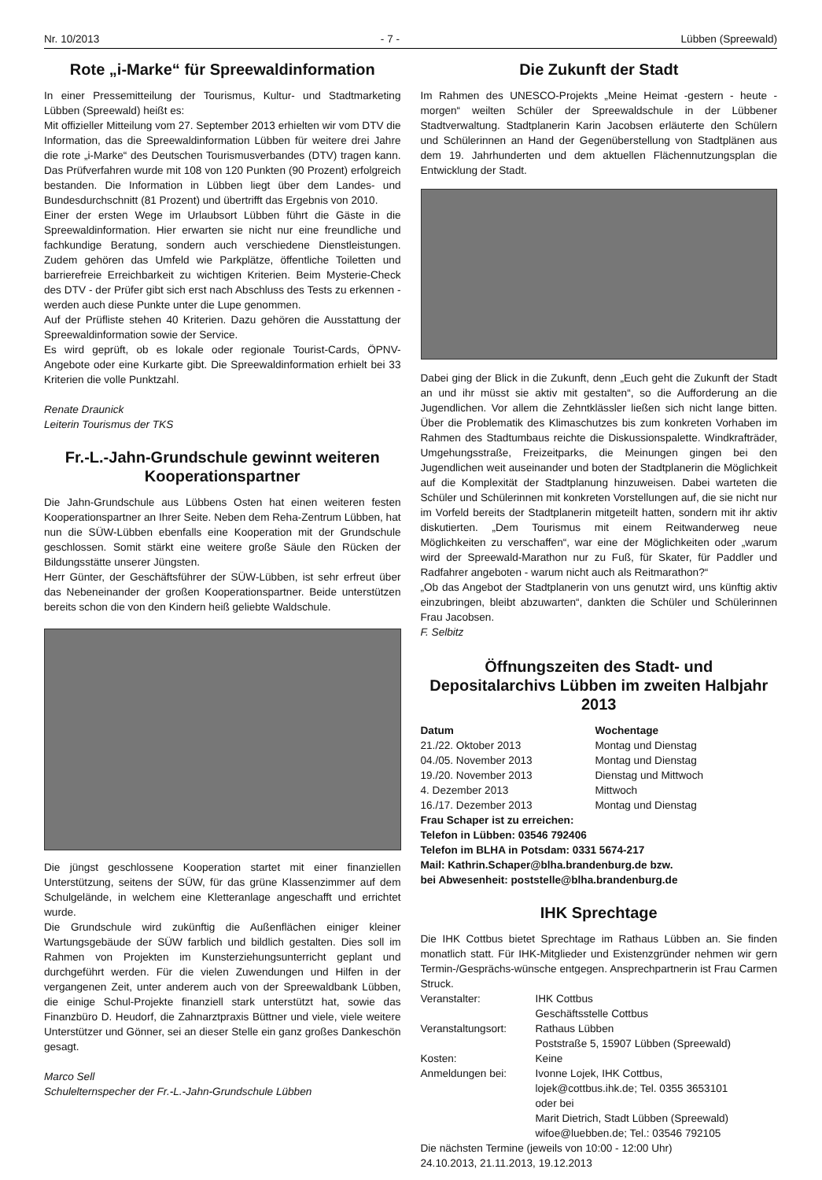Nr. 10/2013 - 7 - Lübben (Spreewald)
Rote „i-Marke“ für Spreewaldinformation
In einer Pressemitteilung der Tourismus, Kultur- und Stadtmarketing Lübben (Spreewald) heißt es:
Mit offizieller Mitteilung vom 27. September 2013 erhielten wir vom DTV die Information, das die Spreewaldinformation Lübben für weitere drei Jahre die rote „i-Marke“ des Deutschen Tourismusverbandes (DTV) tragen kann. Das Prüfverfahren wurde mit 108 von 120 Punkten (90 Prozent) erfolgreich bestanden. Die Information in Lübben liegt über dem Landes- und Bundesdurchschnitt (81 Prozent) und übertrifft das Ergebnis von 2010.
Einer der ersten Wege im Urlaubsort Lübben führt die Gäste in die Spreewaldinformation. Hier erwarten sie nicht nur eine freundliche und fachkundige Beratung, sondern auch verschiedene Dienstleistungen. Zudem gehören das Umfeld wie Parkplätze, öffentliche Toiletten und barrierefreie Erreichbarkeit zu wichtigen Kriterien. Beim Mysterie-Check des DTV - der Prüfer gibt sich erst nach Abschluss des Tests zu erkennen - werden auch diese Punkte unter die Lupe genommen.
Auf der Prüfliste stehen 40 Kriterien. Dazu gehören die Ausstattung der Spreewaldinformation sowie der Service.
Es wird geprüft, ob es lokale oder regionale Tourist-Cards, ÖPNV-Angebote oder eine Kurkarte gibt. Die Spreewaldinformation erhielt bei 33 Kriterien die volle Punktzahl.
Renate Draunick
Leiterin Tourismus der TKS
Fr.-L.-Jahn-Grundschule gewinnt weiteren Kooperationspartner
Die Jahn-Grundschule aus Lübbens Osten hat einen weiteren festen Kooperationspartner an Ihrer Seite. Neben dem Reha-Zentrum Lübben, hat nun die SÜW-Lübben ebenfalls eine Kooperation mit der Grundschule geschlossen. Somit stärkt eine weitere große Säule den Rücken der Bildungsstätte unserer Jüngsten.
Herr Günter, der Geschäftsführer der SÜW-Lübben, ist sehr erfreut über das Nebeneinander der großen Kooperationspartner. Beide unterstützen bereits schon die von den Kindern heiß geliebte Waldschule.
Die jüngst geschlossene Kooperation startet mit einer finanziellen Unterstützung, seitens der SÜW, für das grüne Klassenzimmer auf dem Schulgelände, in welchem eine Kletteranlage angeschafft und errichtet wurde.
Die Grundschule wird zukünftig die Außenflächen einiger kleiner Wartungsgebäude der SÜW farblich und bildlich gestalten. Dies soll im Rahmen von Projekten im Kunsterziehungsunterricht geplant und durchgeführt werden. Für die vielen Zuwendungen und Hilfen in der vergangenen Zeit, unter anderem auch von der Spreewaldbank Lübben, die einige Schul-Projekte finanziell stark unterstützt hat, sowie das Finanzbüro D. Heudorf, die Zahnarztpraxis Büttner und viele, viele weitere Unterstützer und Gönner, sei an dieser Stelle ein ganz großes Dankeschön gesagt.
Marco Sell
Schulelternspecher der Fr.-L.-Jahn-Grundschule Lübben
Die Zukunft der Stadt
Im Rahmen des UNESCO-Projekts „Meine Heimat -gestern - heute - morgen“ weilten Schüler der Spreewaldschule in der Lübbener Stadtverwaltung. Stadtplanerin Karin Jacobsen erläuterte den Schülern und Schülerinnen an Hand der Gegenüberstellung von Stadtplänen aus dem 19. Jahrhunderten und dem aktuellen Flächennutzungsplan die Entwicklung der Stadt.
Dabei ging der Blick in die Zukunft, denn „Euch geht die Zukunft der Stadt an und ihr müsst sie aktiv mit gestalten“, so die Aufforderung an die Jugendlichen. Vor allem die Zehntklässler ließen sich nicht lange bitten. Über die Problematik des Klimaschutzes bis zum konkreten Vorhaben im Rahmen des Stadtumbaus reichte die Diskussionspalette. Windkrafträder, Umgehungsstraße, Freizeitparks, die Meinungen gingen bei den Jugendlichen weit auseinander und boten der Stadtplanerin die Möglichkeit auf die Komplexität der Stadtplanung hinzuweisen. Dabei warteten die Schüler und Schülerinnen mit konkreten Vorstellungen auf, die sie nicht nur im Vorfeld bereits der Stadtplanerin mitgeteilt hatten, sondern mit ihr aktiv diskutierten. „Dem Tourismus mit einem Reitwanderweg neue Möglichkeiten zu verschaffen“, war eine der Möglichkeiten oder „warum wird der Spreewald-Marathon nur zu Fuß, für Skater, für Paddler und Radfahrer angeboten - warum nicht auch als Reitmarathon?“
„Ob das Angebot der Stadtplanerin von uns genutzt wird, uns künftig aktiv einzubringen, bleibt abzuwarten“, dankten die Schüler und Schülerinnen Frau Jacobsen.
F. Selbitz
Öffnungszeiten des Stadt- und Depositalarchivs Lübben im zweiten Halbjahr 2013
| Datum | Wochentage |
| --- | --- |
| 21./22. Oktober 2013 | Montag und Dienstag |
| 04./05. November 2013 | Montag und Dienstag |
| 19./20. November 2013 | Dienstag und Mittwoch |
| 4. Dezember 2013 | Mittwoch |
| 16./17. Dezember 2013 | Montag und Dienstag |
Frau Schaper ist zu erreichen:
Telefon in Lübben: 03546 792406
Telefon im BLHA in Potsdam: 0331 5674-217
Mail: Kathrin.Schaper@blha.brandenburg.de bzw.
bei Abwesenheit: poststelle@blha.brandenburg.de
IHK Sprechtage
Die IHK Cottbus bietet Sprechtage im Rathaus Lübben an. Sie finden monatlich statt. Für IHK-Mitglieder und Existenzgründer nehmen wir gern Termin-/Gesprächs-wünsche entgegen. Ansprechpartnerin ist Frau Carmen Struck.
| Veranstalter: | IHK Cottbus Geschäftsstelle Cottbus |
| Veranstaltungsort: | Rathaus Lübben Poststraße 5, 15907 Lübben (Spreewald) |
| Kosten: | Keine |
| Anmeldungen bei: | Ivonne Lojek, IHK Cottbus, lojek@cottbus.ihk.de; Tel. 0355 3653101 oder bei Marit Dietrich, Stadt Lübben (Spreewald) wifoe@luebben.de; Tel.: 03546 792105 |
Die nächsten Termine (jeweils von 10:00 - 12:00 Uhr)
24.10.2013, 21.11.2013, 19.12.2013